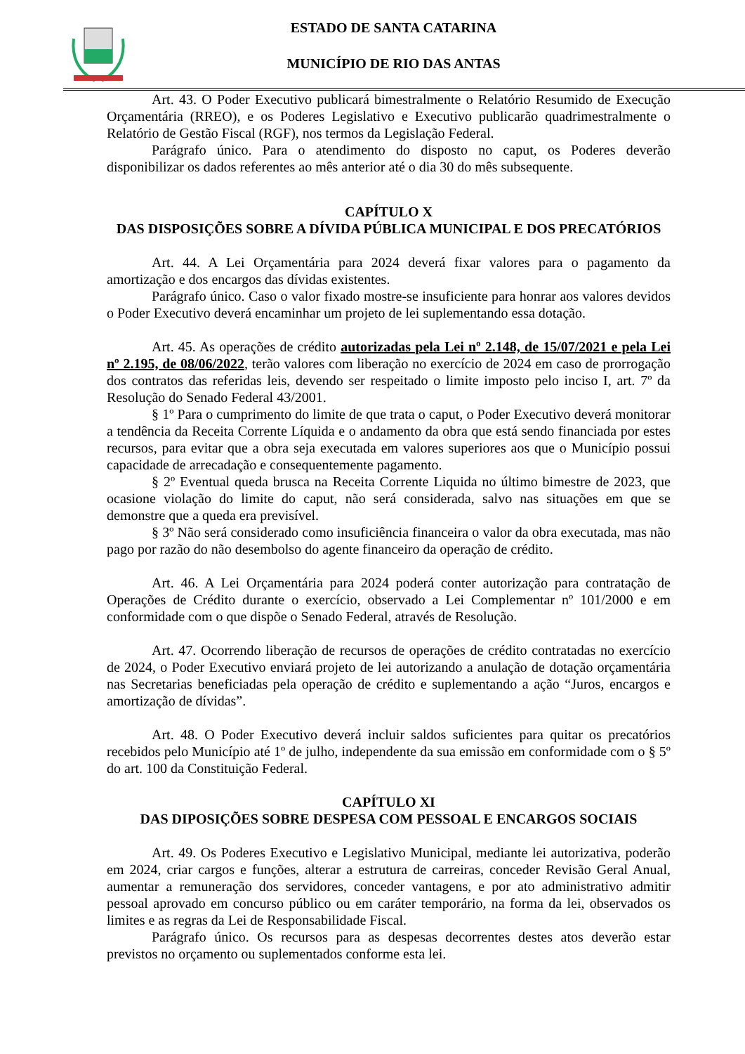ESTADO DE SANTA CATARINA
MUNICÍPIO DE RIO DAS ANTAS
Art. 43. O Poder Executivo publicará bimestralmente o Relatório Resumido de Execução Orçamentária (RREO), e os Poderes Legislativo e Executivo publicarão quadrimestralmente o Relatório de Gestão Fiscal (RGF), nos termos da Legislação Federal.
Parágrafo único. Para o atendimento do disposto no caput, os Poderes deverão disponibilizar os dados referentes ao mês anterior até o dia 30 do mês subsequente.
CAPÍTULO X
DAS DISPOSIÇÕES SOBRE A DÍVIDA PÚBLICA MUNICIPAL E DOS PRECATÓRIOS
Art. 44. A Lei Orçamentária para 2024 deverá fixar valores para o pagamento da amortização e dos encargos das dívidas existentes.
Parágrafo único. Caso o valor fixado mostre-se insuficiente para honrar aos valores devidos o Poder Executivo deverá encaminhar um projeto de lei suplementando essa dotação.
Art. 45. As operações de crédito autorizadas pela Lei nº 2.148, de 15/07/2021 e pela Lei nº 2.195, de 08/06/2022, terão valores com liberação no exercício de 2024 em caso de prorrogação dos contratos das referidas leis, devendo ser respeitado o limite imposto pelo inciso I, art. 7º da Resolução do Senado Federal 43/2001.
§ 1º Para o cumprimento do limite de que trata o caput, o Poder Executivo deverá monitorar a tendência da Receita Corrente Líquida e o andamento da obra que está sendo financiada por estes recursos, para evitar que a obra seja executada em valores superiores aos que o Município possui capacidade de arrecadação e consequentemente pagamento.
§ 2º Eventual queda brusca na Receita Corrente Liquida no último bimestre de 2023, que ocasione violação do limite do caput, não será considerada, salvo nas situações em que se demonstre que a queda era previsível.
§ 3º Não será considerado como insuficiência financeira o valor da obra executada, mas não pago por razão do não desembolso do agente financeiro da operação de crédito.
Art. 46. A Lei Orçamentária para 2024 poderá conter autorização para contratação de Operações de Crédito durante o exercício, observado a Lei Complementar nº 101/2000 e em conformidade com o que dispõe o Senado Federal, através de Resolução.
Art. 47. Ocorrendo liberação de recursos de operações de crédito contratadas no exercício de 2024, o Poder Executivo enviará projeto de lei autorizando a anulação de dotação orçamentária nas Secretarias beneficiadas pela operação de crédito e suplementando a ação “Juros, encargos e amortização de dívidas”.
Art. 48. O Poder Executivo deverá incluir saldos suficientes para quitar os precatórios recebidos pelo Município até 1º de julho, independente da sua emissão em conformidade com o § 5º do art. 100 da Constituição Federal.
CAPÍTULO XI
DAS DIPOSIÇÕES SOBRE DESPESA COM PESSOAL E ENCARGOS SOCIAIS
Art. 49. Os Poderes Executivo e Legislativo Municipal, mediante lei autorizativa, poderão em 2024, criar cargos e funções, alterar a estrutura de carreiras, conceder Revisão Geral Anual, aumentar a remuneração dos servidores, conceder vantagens, e por ato administrativo admitir pessoal aprovado em concurso público ou em caráter temporário, na forma da lei, observados os limites e as regras da Lei de Responsabilidade Fiscal.
Parágrafo único. Os recursos para as despesas decorrentes destes atos deverão estar previstos no orçamento ou suplementados conforme esta lei.